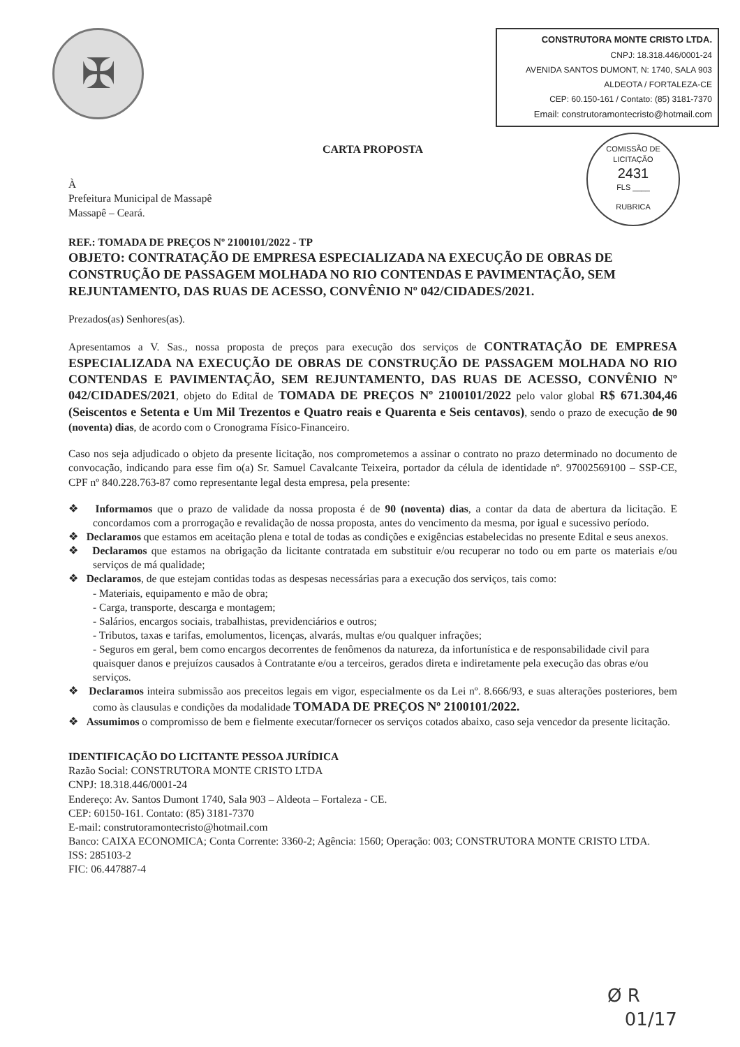✠
CONSTRUTORA MONTE CRISTO LTDA.
CNPJ: 18.318.446/0001-24
AVENIDA SANTOS DUMONT, N: 1740, SALA 903
ALDEOTA / FORTALEZA-CE
CEP: 60.150-161 / Contato: (85) 3181-7370
Email: construtoramontecristo@hotmail.com
COMISSÃO DE LICITAÇÃO
2431
FLS ____
RUBRICA
CARTA PROPOSTA
À
Prefeitura Municipal de Massapê
Massapê – Ceará.
REF.: TOMADA DE PREÇOS Nº 2100101/2022 - TP
OBJETO: CONTRATAÇÃO DE EMPRESA ESPECIALIZADA NA EXECUÇÃO DE OBRAS DE CONSTRUÇÃO DE PASSAGEM MOLHADA NO RIO CONTENDAS E PAVIMENTAÇÃO, SEM REJUNTAMENTO, DAS RUAS DE ACESSO, CONVÊNIO Nº 042/CIDADES/2021.
Prezados(as) Senhores(as).
Apresentamos a V. Sas., nossa proposta de preços para execução dos serviços de CONTRATAÇÃO DE EMPRESA ESPECIALIZADA NA EXECUÇÃO DE OBRAS DE CONSTRUÇÃO DE PASSAGEM MOLHADA NO RIO CONTENDAS E PAVIMENTAÇÃO, SEM REJUNTAMENTO, DAS RUAS DE ACESSO, CONVÊNIO Nº 042/CIDADES/2021, objeto do Edital de TOMADA DE PREÇOS Nº 2100101/2022 pelo valor global R$ 671.304,46 (Seiscentos e Setenta e Um Mil Trezentos e Quatro reais e Quarenta e Seis centavos), sendo o prazo de execução de 90 (noventa) dias, de acordo com o Cronograma Físico-Financeiro.
Caso nos seja adjudicado o objeto da presente licitação, nos comprometemos a assinar o contrato no prazo determinado no documento de convocação, indicando para esse fim o(a) Sr. Samuel Cavalcante Teixeira, portador da célula de identidade nº. 97002569100 – SSP-CE, CPF nº 840.228.763-87 como representante legal desta empresa, pela presente:
❖ Informamos que o prazo de validade da nossa proposta é de 90 (noventa) dias, a contar da data de abertura da licitação. E concordamos com a prorrogação e revalidação de nossa proposta, antes do vencimento da mesma, por igual e sucessivo período.
❖ Declaramos que estamos em aceitação plena e total de todas as condições e exigências estabelecidas no presente Edital e seus anexos.
❖ Declaramos que estamos na obrigação da licitante contratada em substituir e/ou recuperar no todo ou em parte os materiais e/ou serviços de má qualidade;
❖ Declaramos, de que estejam contidas todas as despesas necessárias para a execução dos serviços, tais como:
- Materiais, equipamento e mão de obra;
- Carga, transporte, descarga e montagem;
- Salários, encargos sociais, trabalhistas, previdenciários e outros;
- Tributos, taxas e tarifas, emolumentos, licenças, alvarás, multas e/ou qualquer infrações;
- Seguros em geral, bem como encargos decorrentes de fenômenos da natureza, da infortunística e de responsabilidade civil para quaisquer danos e prejuízos causados à Contratante e/ou a terceiros, gerados direta e indiretamente pela execução das obras e/ou serviços.
❖ Declaramos inteira submissão aos preceitos legais em vigor, especialmente os da Lei nº. 8.666/93, e suas alterações posteriores, bem como às clausulas e condições da modalidade TOMADA DE PREÇOS Nº 2100101/2022.
❖ Assumimos o compromisso de bem e fielmente executar/fornecer os serviços cotados abaixo, caso seja vencedor da presente licitação.
IDENTIFICAÇÃO DO LICITANTE PESSOA JURÍDICA
Razão Social: CONSTRUTORA MONTE CRISTO LTDA
CNPJ: 18.318.446/0001-24
Endereço: Av. Santos Dumont 1740, Sala 903 – Aldeota – Fortaleza - CE.
CEP: 60150-161. Contato: (85) 3181-7370
E-mail: construtoramontecristo@hotmail.com
Banco: CAIXA ECONOMICA; Conta Corrente: 3360-2; Agência: 1560; Operação: 003; CONSTRUTORA MONTE CRISTO LTDA.
ISS: 285103-2
FIC: 06.447887-4
Ø R
01/17